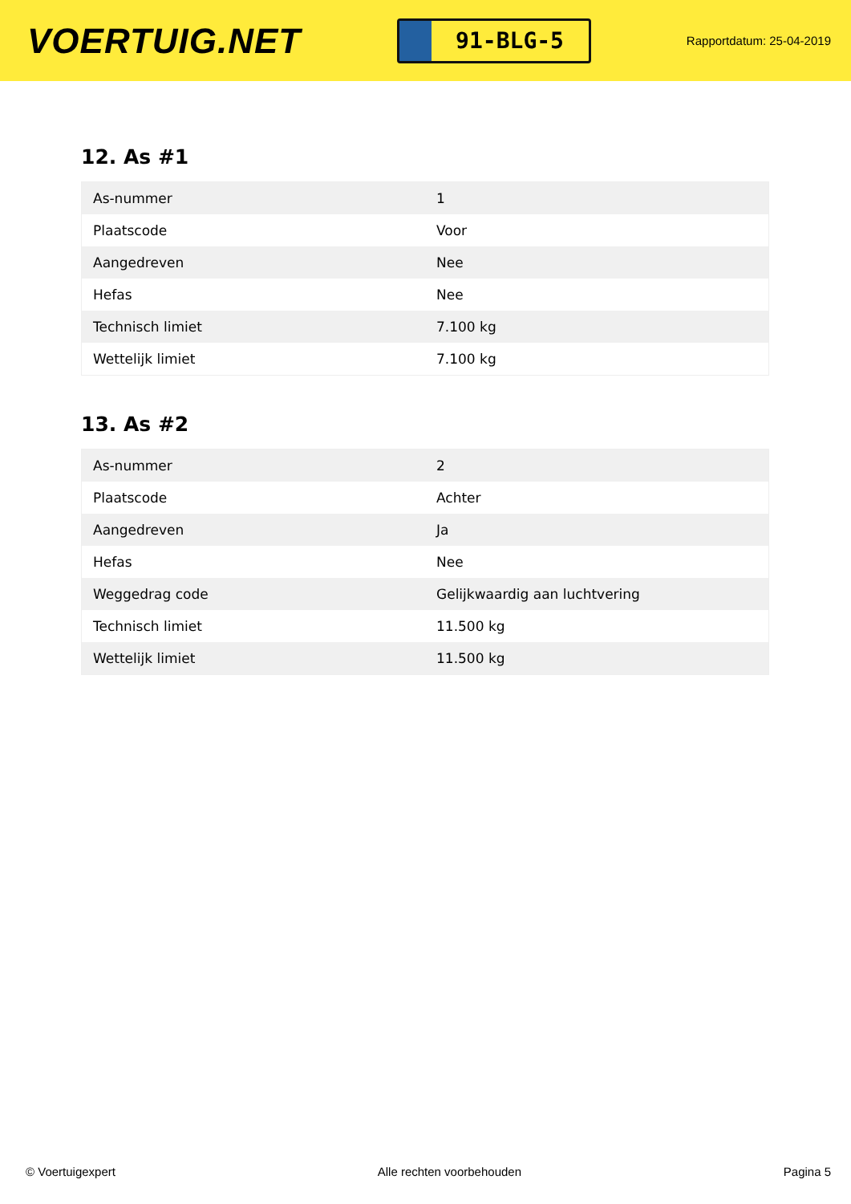VOERTUIG.NET
91-BLG-5
Rapportdatum: 25-04-2019
12. As #1
| As-nummer | 1 |
| Plaatscode | Voor |
| Aangedreven | Nee |
| Hefas | Nee |
| Technisch limiet | 7.100 kg |
| Wettelijk limiet | 7.100 kg |
13. As #2
| As-nummer | 2 |
| Plaatscode | Achter |
| Aangedreven | Ja |
| Hefas | Nee |
| Weggedrag code | Gelijkwaardig aan luchtvering |
| Technisch limiet | 11.500 kg |
| Wettelijk limiet | 11.500 kg |
© Voertuigexpert Alle rechten voorbehouden Pagina 5